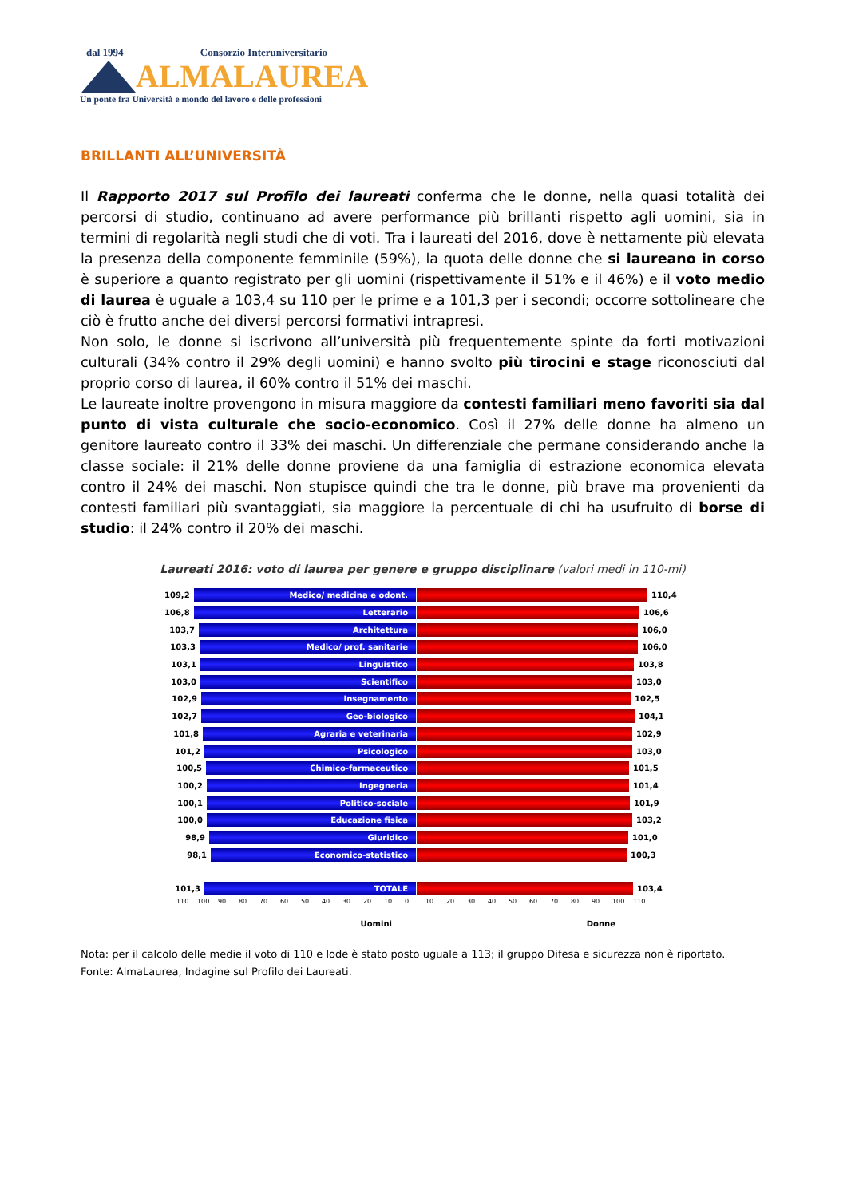dal 1994 Consorzio Interuniversitario
ALMALAUREA
Un ponte fra Università e mondo del lavoro e delle professioni
BRILLANTI ALL’UNIVERSITÀ
Il Rapporto 2017 sul Profilo dei laureati conferma che le donne, nella quasi totalità dei percorsi di studio, continuano ad avere performance più brillanti rispetto agli uomini, sia in termini di regolarità negli studi che di voti. Tra i laureati del 2016, dove è nettamente più elevata la presenza della componente femminile (59%), la quota delle donne che si laureano in corso è superiore a quanto registrato per gli uomini (rispettivamente il 51% e il 46%) e il voto medio di laurea è uguale a 103,4 su 110 per le prime e a 101,3 per i secondi; occorre sottolineare che ciò è frutto anche dei diversi percorsi formativi intrapresi.
Non solo, le donne si iscrivono all’università più frequentemente spinte da forti motivazioni culturali (34% contro il 29% degli uomini) e hanno svolto più tirocini e stage riconosciuti dal proprio corso di laurea, il 60% contro il 51% dei maschi.
Le laureate inoltre provengono in misura maggiore da contesti familiari meno favoriti sia dal punto di vista culturale che socio-economico. Così il 27% delle donne ha almeno un genitore laureato contro il 33% dei maschi. Un differenziale che permane considerando anche la classe sociale: il 21% delle donne proviene da una famiglia di estrazione economica elevata contro il 24% dei maschi. Non stupisce quindi che tra le donne, più brave ma provenienti da contesti familiari più svantaggiati, sia maggiore la percentuale di chi ha usufruito di borse di studio: il 24% contro il 20% dei maschi.
Laureati 2016: voto di laurea per genere e gruppo disciplinare (valori medi in 110-mi)
109,2
Medico/ medicina e odont.
110,4
106,8
Letterario
106,6
103,7
Architettura
106,0
103,3
Medico/ prof. sanitarie
106,0
103,1
Linguistico
103,8
103,0
Scientifico
103,0
102,9
Insegnamento
102,5
102,7
Geo-biologico
104,1
101,8
Agraria e veterinaria
102,9
101,2
Psicologico
103,0
100,5
Chimico-farmaceutico
101,5
100,2
Ingegneria
101,4
100,1
Politico-sociale
101,9
100,0
Educazione fisica
103,2
98,9
Giuridico
101,0
98,1
Economico-statistico
100,3
101,3
TOTALE
103,4
110 100 90 80 70 60 50 40 30 20 10 0 10 20 30 40 50 60 70 80 90 100 110
Uomini Donne
Nota: per il calcolo delle medie il voto di 110 e lode è stato posto uguale a 113; il gruppo Difesa e sicurezza non è riportato.
Fonte: AlmaLaurea, Indagine sul Profilo dei Laureati.